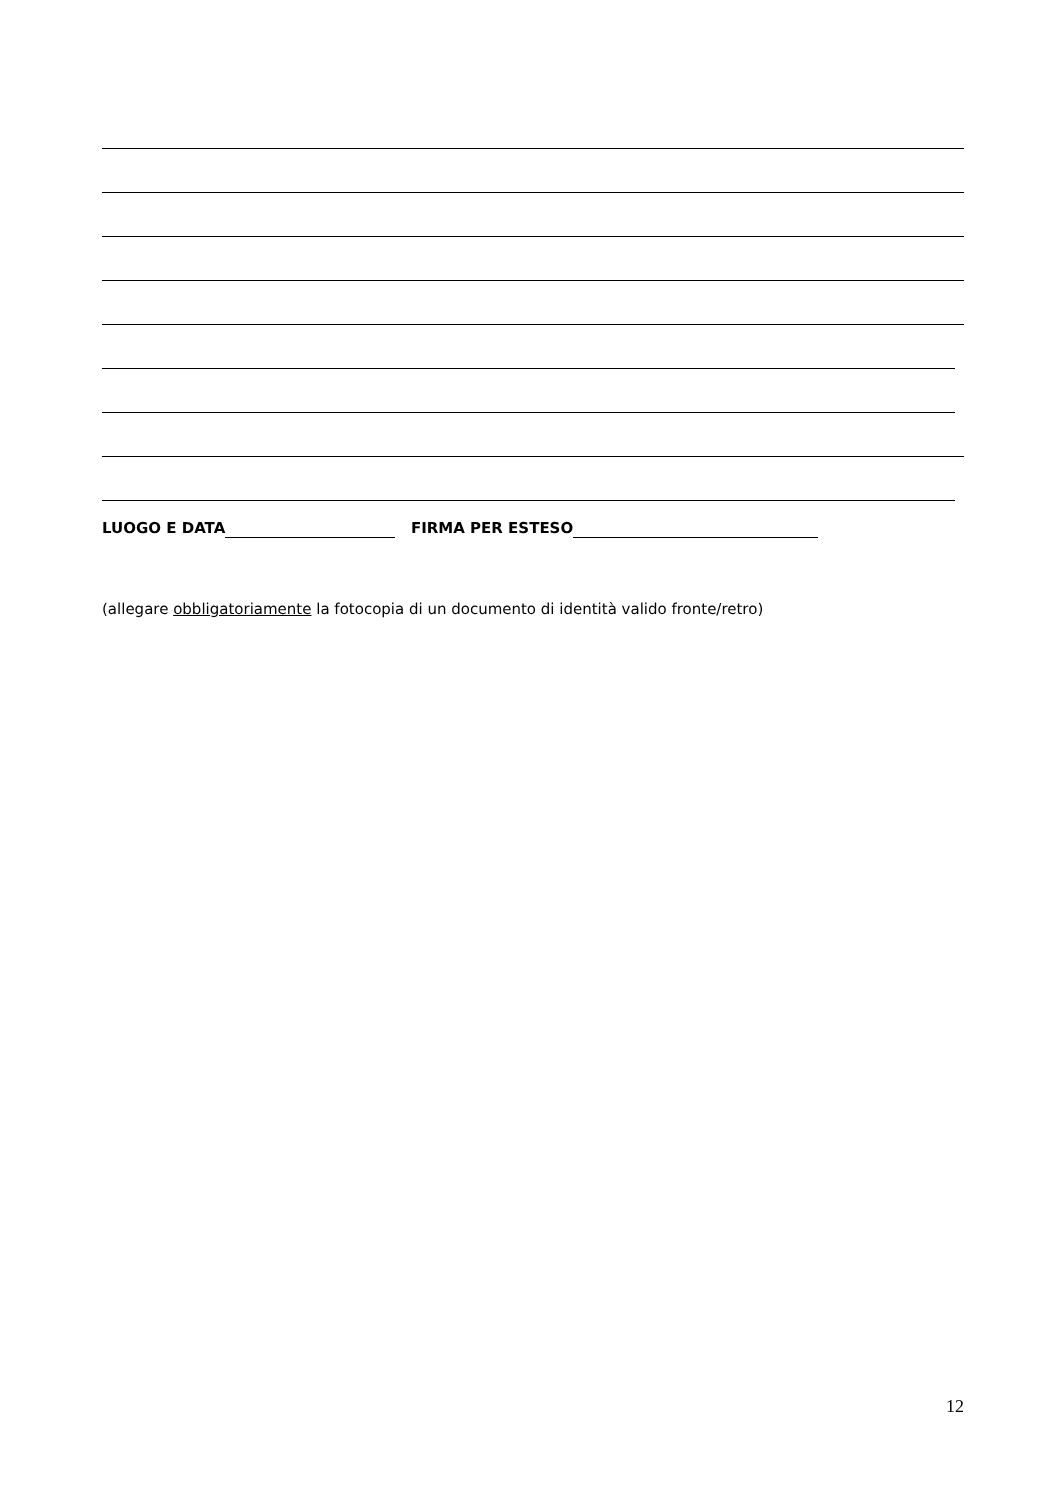LUOGO E DATA FIRMA PER ESTESO
(allegare obbligatoriamente la fotocopia di un documento di identità valido fronte/retro)
12